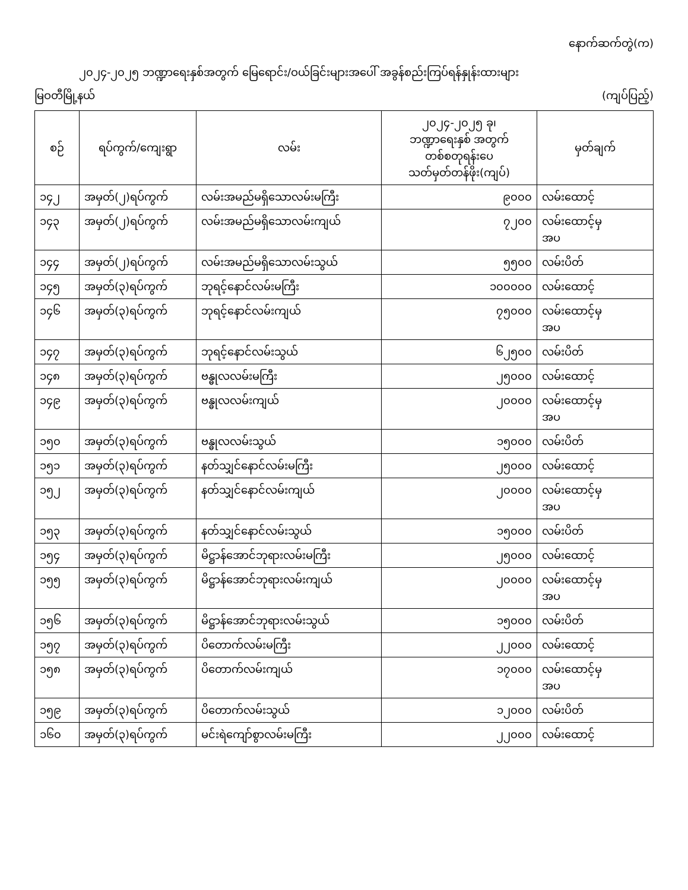နောက်ဆက်တွဲ(က)
၂၀၂၄-၂၀၂၅ ဘဏ္ဍာရေးနှစ်အတွက် မြေရောင်း/ဝယ်ခြင်းများအပေါ် အခွန်စည်းကြပ်ရန်နှုန်းထားများ
မြဝတီမြို့နယ် (ကျပ်ပြည့်)
| စဉ် | ရပ်ကွက်/ကျေးရွာ | လမ်း | ၂၀၂၄-၂၀၂၅ ခု၊ ဘဏ္ဍာရေးနှစ် အတွက် တစ်စတုရန်းပေ သတ်မှတ်တန်ဖိုး(ကျပ်) | မှတ်ချက် |
| --- | --- | --- | --- | --- |
| ၁၄၂ | အမှတ်(၂)ရပ်ကွက် | လမ်းအမည်မရှိသောလမ်းမကြီး | ၉၀၀၀ | လမ်းထောင့် |
| ၁၄၃ | အမှတ်(၂)ရပ်ကွက် | လမ်းအမည်မရှိသောလမ်းကျယ် | ၇၂၀၀ | လမ်းထောင့်မှ အပ |
| ၁၄၄ | အမှတ်(၂)ရပ်ကွက် | လမ်းအမည်မရှိသောလမ်းသွယ် | ၅၅၀၀ | လမ်းပိတ် |
| ၁၄၅ | အမှတ်(၃)ရပ်ကွက် | ဘုရင့်နောင်လမ်းမကြီး | ၁၀၀၀၀၀ | လမ်းထောင့် |
| ၁၄၆ | အမှတ်(၃)ရပ်ကွက် | ဘုရင့်နောင်လမ်းကျယ် | ၇၅၀၀၀ | လမ်းထောင့်မှ အပ |
| ၁၄၇ | အမှတ်(၃)ရပ်ကွက် | ဘုရင့်နောင်လမ်းသွယ် | ၆၂၅၀၀ | လမ်းပိတ် |
| ၁၄၈ | အမှတ်(၃)ရပ်ကွက် | ဗန္ဓုလလမ်းမကြီး | ၂၅၀၀၀ | လမ်းထောင့် |
| ၁၄၉ | အမှတ်(၃)ရပ်ကွက် | ဗန္ဓုလလမ်းကျယ် | ၂၀၀၀၀ | လမ်းထောင့်မှ အပ |
| ၁၅၀ | အမှတ်(၃)ရပ်ကွက် | ဗန္ဓုလလမ်းသွယ် | ၁၅၀၀၀ | လမ်းပိတ် |
| ၁၅၁ | အမှတ်(၃)ရပ်ကွက် | နတ်သျှင်နောင်လမ်းမကြီး | ၂၅၀၀၀ | လမ်းထောင့် |
| ၁၅၂ | အမှတ်(၃)ရပ်ကွက် | နတ်သျှင်နောင်လမ်းကျယ် | ၂၀၀၀၀ | လမ်းထောင့်မှ အပ |
| ၁၅၃ | အမှတ်(၃)ရပ်ကွက် | နတ်သျှင်နောင်လမ်းသွယ် | ၁၅၀၀၀ | လမ်းပိတ် |
| ၁၅၄ | အမှတ်(၃)ရပ်ကွက် | မိဋ္ဌာန်အောင်ဘုရားလမ်းမကြီး | ၂၅၀၀၀ | လမ်းထောင့် |
| ၁၅၅ | အမှတ်(၃)ရပ်ကွက် | မိဋ္ဌာန်အောင်ဘုရားလမ်းကျယ် | ၂၀၀၀၀ | လမ်းထောင့်မှ အပ |
| ၁၅၆ | အမှတ်(၃)ရပ်ကွက် | မိဋ္ဌာန်အောင်ဘုရားလမ်းသွယ် | ၁၅၀၀၀ | လမ်းပိတ် |
| ၁၅၇ | အမှတ်(၃)ရပ်ကွက် | ပိတောက်လမ်းမကြီး | ၂၂၀၀၀ | လမ်းထောင့် |
| ၁၅၈ | အမှတ်(၃)ရပ်ကွက် | ပိတောက်လမ်းကျယ် | ၁၇၀၀၀ | လမ်းထောင့်မှ အပ |
| ၁၅၉ | အမှတ်(၃)ရပ်ကွက် | ပိတောက်လမ်းသွယ် | ၁၂၀၀၀ | လမ်းပိတ် |
| ၁၆၀ | အမှတ်(၃)ရပ်ကွက် | မင်းရဲကျော်စွာလမ်းမကြီး | ၂၂၀၀၀ | လမ်းထောင့် |